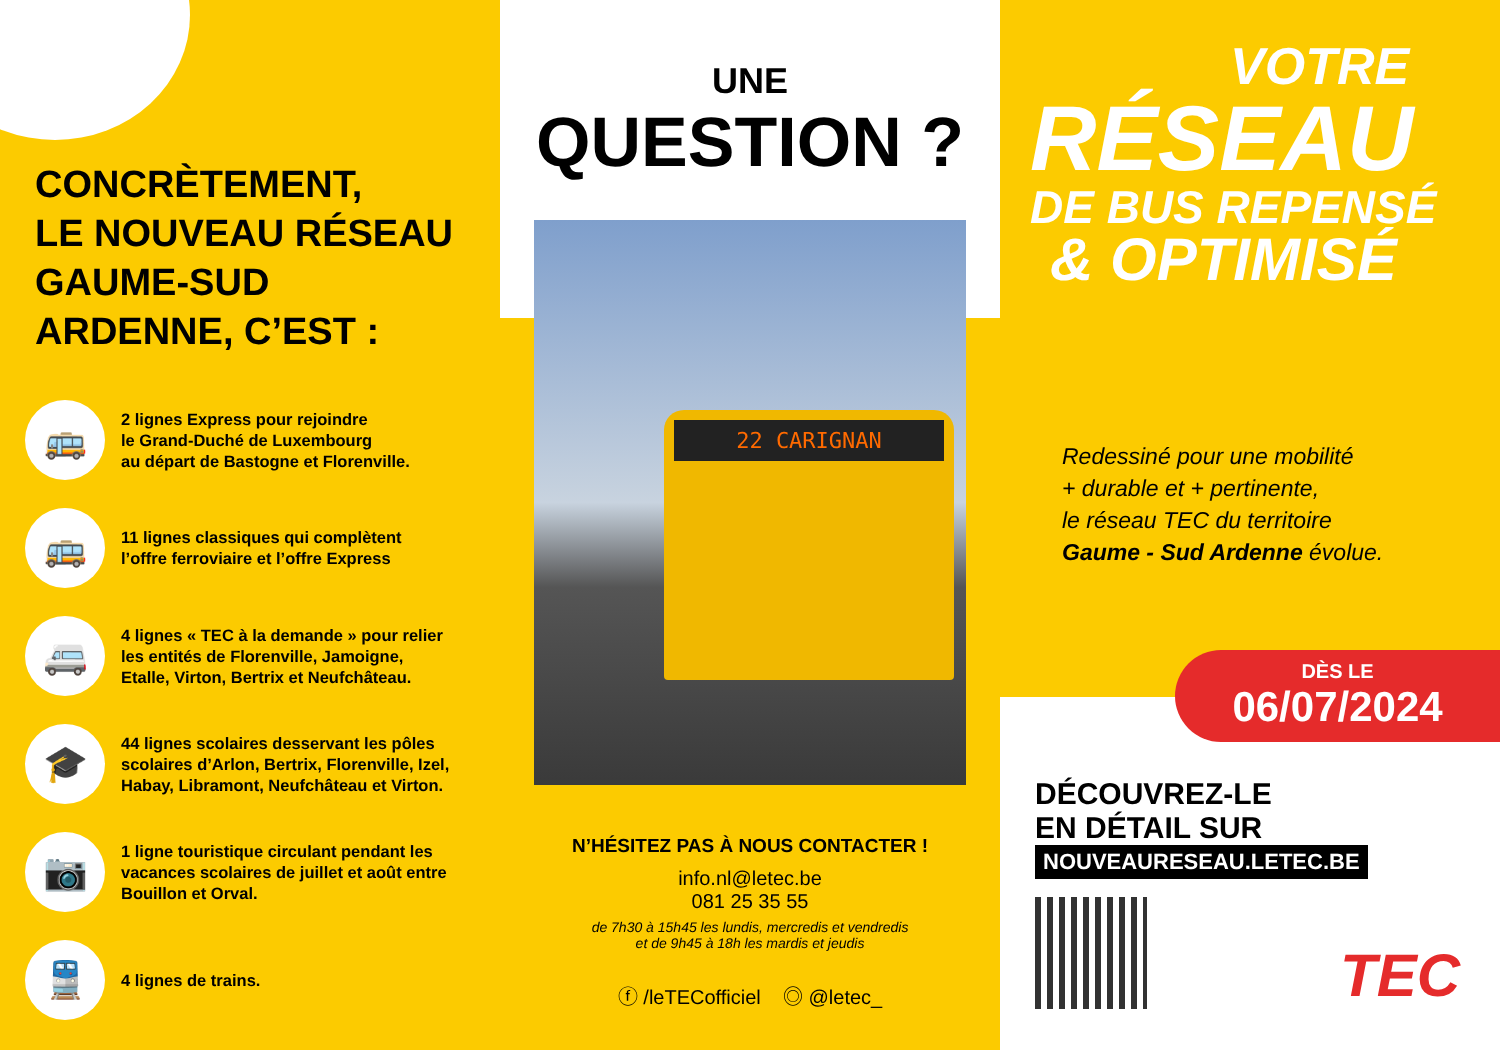CONCRÈTEMENT,
LE NOUVEAU RÉSEAU
GAUME-SUD
ARDENNE, C’EST :
🚌
2 lignes Express pour rejoindre
le Grand-Duché de Luxembourg
au départ de Bastogne et Florenville.
🚌
11 lignes classiques qui complètent
l’offre ferroviaire et l’offre Express
🚐
4 lignes « TEC à la demande » pour relier
les entités de Florenville, Jamoigne,
Etalle, Virton, Bertrix et Neufchâteau.
🎓
44 lignes scolaires desservant les pôles
scolaires d’Arlon, Bertrix, Florenville, Izel,
Habay, Libramont, Neufchâteau et Virton.
📷
1 ligne touristique circulant pendant les
vacances scolaires de juillet et août entre
Bouillon et Orval.
🚆
4 lignes de trains.
UNE
QUESTION ?
22 CARIGNAN
N’HÉSITEZ PAS À NOUS CONTACTER !
info.nl@letec.be
081 25 35 55
de 7h30 à 15h45 les lundis, mercredis et vendredis
et de 9h45 à 18h les mardis et jeudis
ⓕ /leTECofficiel ◎ @letec_
VOTRE
RÉSEAU
DE BUS REPENSÉ
& OPTIMISÉ
Redessiné pour une mobilité
+ durable et + pertinente,
le réseau TEC du territoire
Gaume - Sud Ardenne évolue.
DÉCOUVREZ-LE
EN DÉTAIL SUR
NOUVEAURESEAU.LETEC.BE
TEC
DÈS LE
06/07/2024